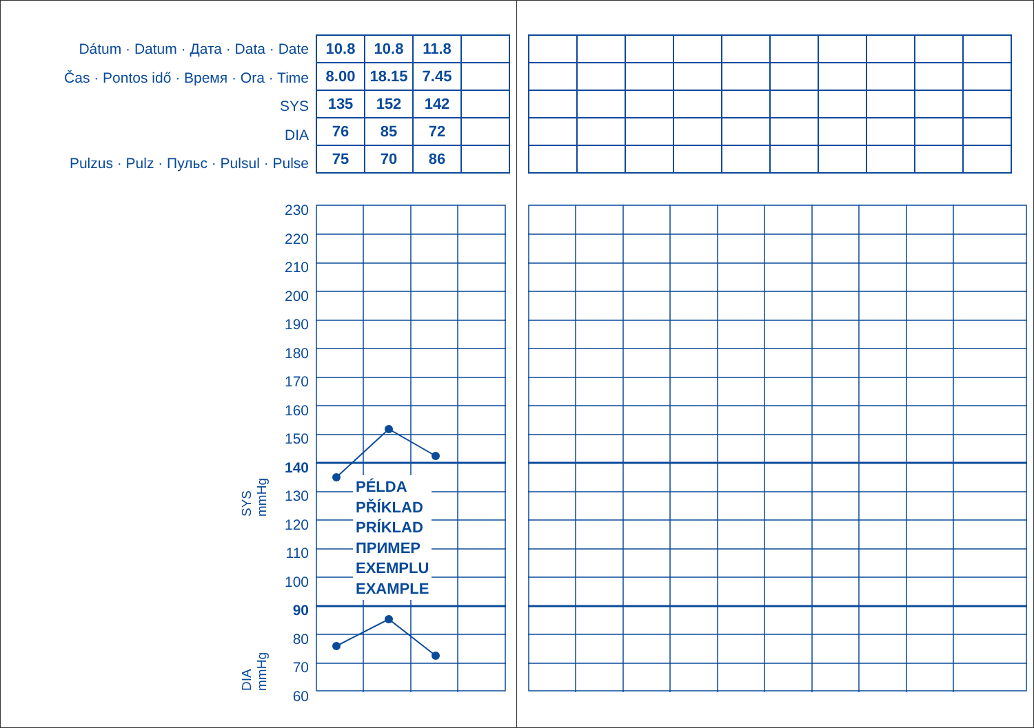Dátum · Datum · Дата · Data · Date
Čas · Pontos idő · Время · Ora · Time
SYS
DIA
Pulzus · Pulz · Пульс · Pulsul · Pulse
| 10.8 | 10.8 | 11.8 | |
| 8.00 | 18.15 | 7.45 | |
| 135 | 152 | 142 | |
| 76 | 85 | 72 | |
| 75 | 70 | 86 | |
230
220
210
200
190
180
170
160
150
140
130
120
110
100
90
80
70
60
PÉLDA
PŘÍKLAD
PRÍKLAD
ПРИМЕР
EXEMPLU
EXAMPLE
SYS
mmHg
DIA
mmHg